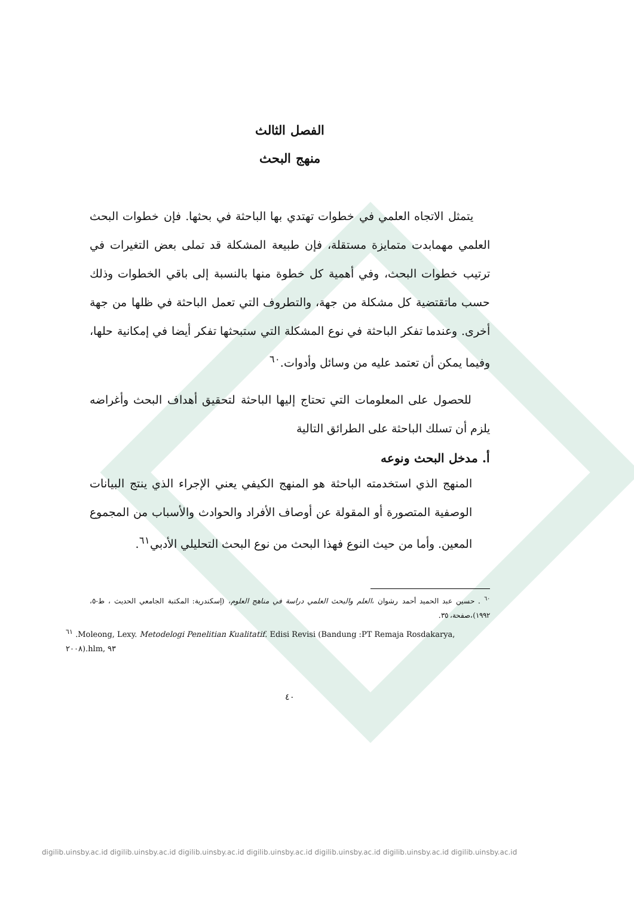الفصل الثالث
منهج البحث
يتمثل الاتجاه العلمي في خطوات تهتدي بها الباحثة في بحثها. فإن خطوات البحث العلمي مهمابدت متمايزة مستقلة، فإن طبيعة المشكلة قد تملى بعض التغيرات في ترتيب خطوات البحث، وفي أهمية كل خطوة منها بالنسبة إلى باقي الخطوات وذلك حسب ماتقتضية كل مشكلة من جهة، والتطروف التي تعمل الباحثة في ظلها من جهة أخرى. وعندما تفكر الباحثة في نوع المشكلة التي ستبحثها تفكر أيضا في إمكانية حلها، وفيما يمكن أن تعتمد عليه من وسائل وأدوات.<sup>٦٠</sup>
للحصول على المعلومات التي تحتاج إليها الباحثة لتحقيق أهداف البحث وأغراضه يلزم أن تسلك الباحثة على الطرائق التالية
أ. مدخل البحث ونوعه
المنهج الذي استخدمته الباحثة هو المنهج الكيفي يعني الإجراء الذي ينتج البيانات الوصفية المتصورة أو المقولة عن أوصاف الأفراد والحوادث والأسباب من المجموع المعين. وأما من حيث النوع فهذا البحث من نوع البحث التحليلي الأدبي<sup>٦١</sup>.
<sup>٦٠</sup> . حسين عبد الحميد أحمد رشوان ،العلم والبحث العلمي دراسة في مناهج العلوم، (إسكندرية: المكتبة الجامعي الحديث ، ط-٥، ١٩٩٢)،صفحة، ٣٥.
<sup>٦١</sup> .Moleong, Lexy. Metodelogi Penelitian Kualitatif. Edisi Revisi (Bandung :PT Remaja Rosdakarya, ٢٠٠٨).hlm, ٩٣
٤٠
digilib.uinsby.ac.id digilib.uinsby.ac.id digilib.uinsby.ac.id digilib.uinsby.ac.id digilib.uinsby.ac.id digilib.uinsby.ac.id digilib.uinsby.ac.id